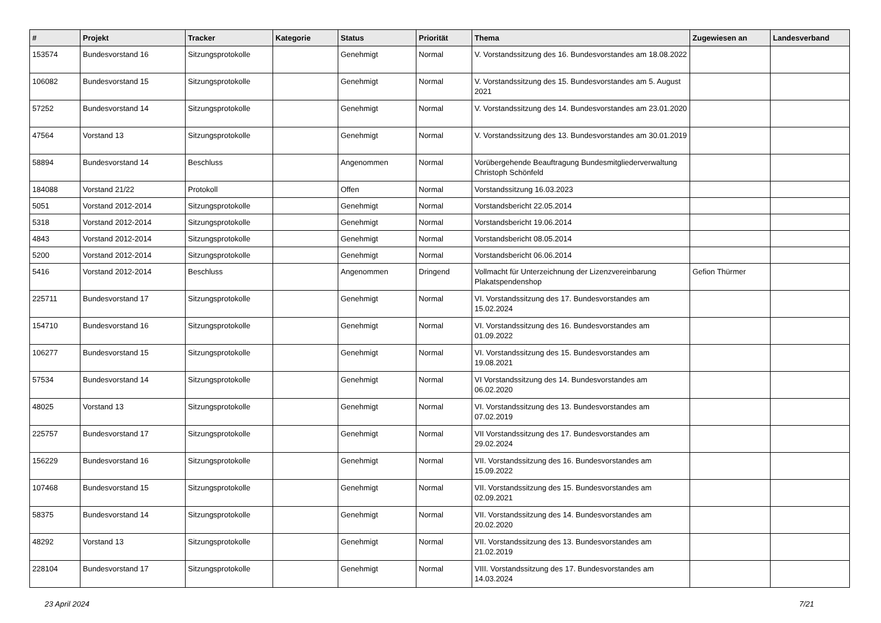| # | Projekt | Tracker | Kategorie | Status | Priorität | Thema | Zugewiesen an | Landesverband |
| --- | --- | --- | --- | --- | --- | --- | --- | --- |
| 153574 | Bundesvorstand 16 | Sitzungsprotokolle | | Genehmigt | Normal | V. Vorstandssitzung des 16. Bundesvorstandes am 18.08.2022 | | |
| 106082 | Bundesvorstand 15 | Sitzungsprotokolle | | Genehmigt | Normal | V. Vorstandssitzung des 15. Bundesvorstandes am 5. August 2021 | | |
| 57252 | Bundesvorstand 14 | Sitzungsprotokolle | | Genehmigt | Normal | V. Vorstandssitzung des 14. Bundesvorstandes am 23.01.2020 | | |
| 47564 | Vorstand 13 | Sitzungsprotokolle | | Genehmigt | Normal | V. Vorstandssitzung des 13. Bundesvorstandes am 30.01.2019 | | |
| 58894 | Bundesvorstand 14 | Beschluss | | Angenommen | Normal | Vorübergehende Beauftragung Bundesmitgliederverwaltung Christoph Schönfeld | | |
| 184088 | Vorstand 21/22 | Protokoll | | Offen | Normal | Vorstandssitzung 16.03.2023 | | |
| 5051 | Vorstand 2012-2014 | Sitzungsprotokolle | | Genehmigt | Normal | Vorstandsbericht 22.05.2014 | | |
| 5318 | Vorstand 2012-2014 | Sitzungsprotokolle | | Genehmigt | Normal | Vorstandsbericht 19.06.2014 | | |
| 4843 | Vorstand 2012-2014 | Sitzungsprotokolle | | Genehmigt | Normal | Vorstandsbericht 08.05.2014 | | |
| 5200 | Vorstand 2012-2014 | Sitzungsprotokolle | | Genehmigt | Normal | Vorstandsbericht 06.06.2014 | | |
| 5416 | Vorstand 2012-2014 | Beschluss | | Angenommen | Dringend | Vollmacht für Unterzeichnung der Lizenzvereinbarung Plakatspendenshop | Gefion Thürmer | |
| 225711 | Bundesvorstand 17 | Sitzungsprotokolle | | Genehmigt | Normal | VI. Vorstandssitzung des 17. Bundesvorstandes am 15.02.2024 | | |
| 154710 | Bundesvorstand 16 | Sitzungsprotokolle | | Genehmigt | Normal | VI. Vorstandssitzung des 16. Bundesvorstandes am 01.09.2022 | | |
| 106277 | Bundesvorstand 15 | Sitzungsprotokolle | | Genehmigt | Normal | VI. Vorstandssitzung des 15. Bundesvorstandes am 19.08.2021 | | |
| 57534 | Bundesvorstand 14 | Sitzungsprotokolle | | Genehmigt | Normal | VI Vorstandssitzung des 14. Bundesvorstandes am 06.02.2020 | | |
| 48025 | Vorstand 13 | Sitzungsprotokolle | | Genehmigt | Normal | VI. Vorstandssitzung des 13. Bundesvorstandes am 07.02.2019 | | |
| 225757 | Bundesvorstand 17 | Sitzungsprotokolle | | Genehmigt | Normal | VII Vorstandssitzung des 17. Bundesvorstandes am 29.02.2024 | | |
| 156229 | Bundesvorstand 16 | Sitzungsprotokolle | | Genehmigt | Normal | VII. Vorstandssitzung des 16. Bundesvorstandes am 15.09.2022 | | |
| 107468 | Bundesvorstand 15 | Sitzungsprotokolle | | Genehmigt | Normal | VII. Vorstandssitzung des 15. Bundesvorstandes am 02.09.2021 | | |
| 58375 | Bundesvorstand 14 | Sitzungsprotokolle | | Genehmigt | Normal | VII. Vorstandssitzung des 14. Bundesvorstandes am 20.02.2020 | | |
| 48292 | Vorstand 13 | Sitzungsprotokolle | | Genehmigt | Normal | VII. Vorstandssitzung des 13. Bundesvorstandes am 21.02.2019 | | |
| 228104 | Bundesvorstand 17 | Sitzungsprotokolle | | Genehmigt | Normal | VIII. Vorstandssitzung des 17. Bundesvorstandes am 14.03.2024 | | |
23 April 2024 7/21